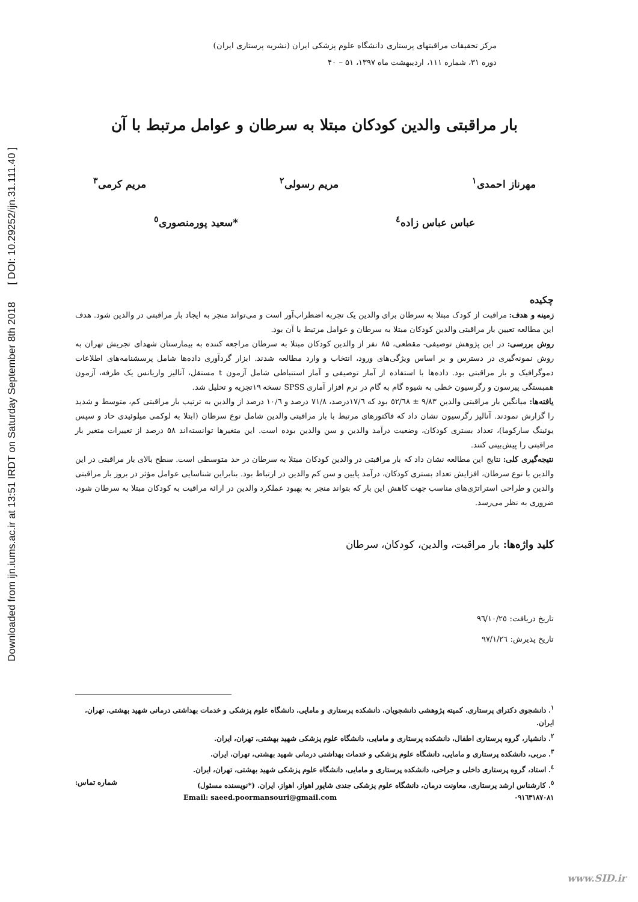Downloaded from ijn.iums.ac.ir at 13:51 IRDT on Saturday September 8th 2018 [ DOI: 10.29252/ijn.31.111.40 ]
مرکز تحقیقات مراقبتهای پرستاری دانشگاه علوم پزشکی ایران (نشریه پرستاری ایران)
دوره ۳۱، شماره ۱۱۱، اردیبهشت ماه ۱۳۹۷، ۵۱ – ۴۰
بار مراقبتی والدین کودکان مبتلا به سرطان و عوامل مرتبط با آن
مهرناز احمدی<sup>۱</sup> مریم رسولی<sup>۲</sup> مریم کرمی<sup>۳</sup>
عباس عباس زاده<sup>٤</sup> *سعید پورمنصوری<sup>٥</sup>
چکیده
زمینه و هدف: مراقبت از کودک مبتلا به سرطان برای والدین یک تجربه اضطراب‌آور است و می‌تواند منجر به ایجاد بار مراقبتی در والدین شود. هدف این مطالعه تعیین بار مراقبتی والدین کودکان مبتلا به سرطان و عوامل مرتبط با آن بود.
روش بررسی: در این پژوهش توصیفی- مقطعی، ۸۵ نفر از والدین کودکان مبتلا به سرطان مراجعه کننده به بیمارستان شهدای تجریش تهران به روش نمونه‌گیری در دسترس و بر اساس ویژگی‌های ورود، انتخاب و وارد مطالعه شدند. ابزار گردآوری داده‌ها شامل پرسشنامه‌های اطلاعات دموگرافیک و بار مراقبتی بود. داده‌ها با استفاده از آمار توصیفی و آمار استنباطی شامل آزمون t مستقل، آنالیز واریانس یک طرفه، آزمون همبستگی پیرسون و رگرسیون خطی به شیوه گام به گام در نرم افزار آماری SPSS نسخه ۱۹تجزیه و تحلیل شد.
یافته‌ها: میانگین بار مراقبتی والدین ۹/۸۳ ± ٥٢/٦٨ بود که ١٧/٦درصد، ٧١/٨ درصد و ١٠/٦ درصد از والدین به ترتیب بار مراقبتی کم، متوسط و شدید را گزارش نمودند. آنالیز رگرسیون نشان داد که فاکتورهای مرتبط با بار مراقبتی والدین شامل نوع سرطان (ابتلا به لوکمی میلوئیدی حاد و سپس یوئینگ سارکوما)، تعداد بستری کودکان، وضعیت درآمد والدین و سن والدین بوده است. این متغیرها توانسته‌اند ۵۸ درصد از تغییرات متغیر بار مراقبتی را پیش‌بینی کنند.
نتیجه‌گیری کلی: نتایج این مطالعه نشان داد که بار مراقبتی در والدین کودکان مبتلا به سرطان در حد متوسطی است. سطح بالای بار مراقبتی در این والدین با نوع سرطان، افزایش تعداد بستری کودکان، درآمد پایین و سن کم والدین در ارتباط بود. بنابراین شناسایی عوامل مؤثر در بروز بار مراقبتی والدین و طراحی استراتژی‌های مناسب جهت کاهش این بار که بتواند منجر به بهبود عملکرد والدین در ارائه مراقبت به کودکان مبتلا به سرطان شود، ضروری به نظر می‌رسد.
کلید واژه‌ها: بار مراقبت، والدین، کودکان، سرطان
تاریخ دریافت: ٩٦/١٠/٢٥
تاریخ پذیرش: ٩٧/١/٢٦
<sup>۱</sup>. دانشجوی دکترای پرستاری، کمیته پژوهشی دانشجویان، دانشکده پرستاری و مامایی، دانشگاه علوم پزشکی و خدمات بهداشتی درمانی شهید بهشتی، تهران، ایران.
<sup>۲</sup>. دانشیار، گروه پرستاری اطفال، دانشکده پرستاری و مامایی، دانشگاه علوم پزشکی شهید بهشتی، تهران، ایران.
<sup>۳</sup>. مربی، دانشکده پرستاری و مامایی، دانشگاه علوم پزشکی و خدمات بهداشتی درمانی شهید بهشتی، تهران، ایران.
<sup>٤</sup>. استاد، گروه پرستاری داخلی و جراحی، دانشکده پرستاری و مامایی، دانشگاه علوم پزشکی شهید بهشتی، تهران، ایران.
<sup>٥</sup>. کارشناس ارشد پرستاری، معاونت درمان، دانشگاه علوم پزشکی جندی شاپور اهواز، اهواز، ایران. (*نویسنده مسئول) شماره تماس:
۰۹۱٦۳۱۸۷۰۸۱ Email: saeed.poormansouri@gmail.com
www.SID.ir